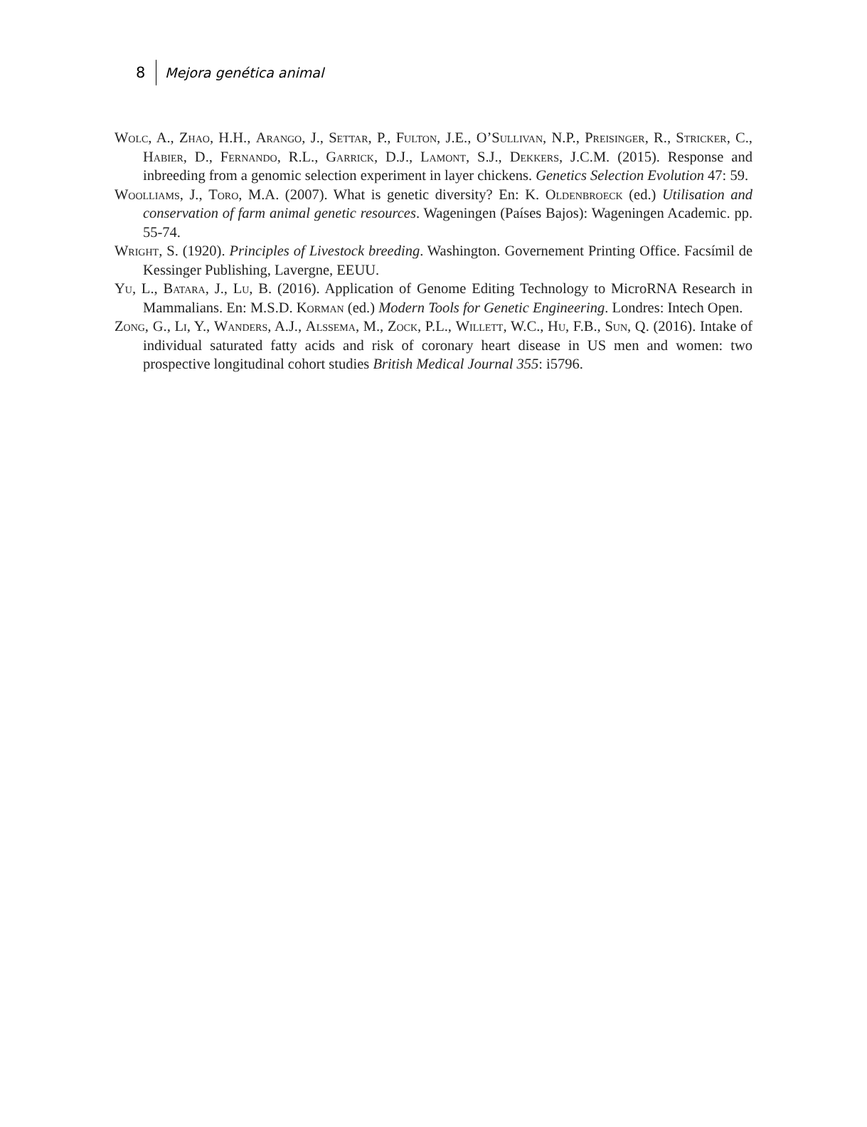8 Mejora genética animal
Wolc, A., Zhao, H.H., Arango, J., Settar, P., Fulton, J.E., O’Sullivan, N.P., Preisinger, R., Stricker, C., Habier, D., Fernando, R.L., Garrick, D.J., Lamont, S.J., Dekkers, J.C.M. (2015). Response and inbreeding from a genomic selection experiment in layer chickens. Genetics Selection Evolution 47: 59.
Woolliams, J., Toro, M.A. (2007). What is genetic diversity? En: K. Oldenbroeck (ed.) Utilisation and conservation of farm animal genetic resources. Wageningen (Países Bajos): Wageningen Academic. pp. 55-74.
Wright, S. (1920). Principles of Livestock breeding. Washington. Governement Printing Office. Facsímil de Kessinger Publishing, Lavergne, EEUU.
Yu, L., Batara, J., Lu, B. (2016). Application of Genome Editing Technology to MicroRNA Research in Mammalians. En: M.S.D. Korman (ed.) Modern Tools for Genetic Engineering. Londres: Intech Open.
Zong, G., Li, Y., Wanders, A.J., Alssema, M., Zock, P.L., Willett, W.C., Hu, F.B., Sun, Q. (2016). Intake of individual saturated fatty acids and risk of coronary heart disease in US men and women: two prospective longitudinal cohort studies British Medical Journal 355: i5796.